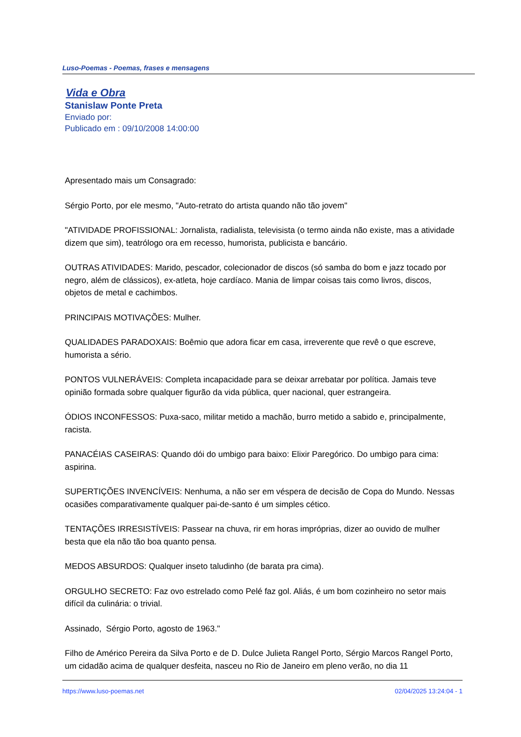Luso-Poemas - Poemas, frases e mensagens
Vida e Obra
Stanislaw Ponte Preta
Enviado por:
Publicado em : 09/10/2008 14:00:00
Apresentado mais um Consagrado:
Sérgio Porto, por ele mesmo, "Auto-retrato do artista quando não tão jovem"
"ATIVIDADE PROFISSIONAL: Jornalista, radialista, televisista (o termo ainda não existe, mas a atividade dizem que sim), teatrólogo ora em recesso, humorista, publicista e bancário.
OUTRAS ATIVIDADES: Marido, pescador, colecionador de discos (só samba do bom e jazz tocado por negro, além de clássicos), ex-atleta, hoje cardíaco. Mania de limpar coisas tais como livros, discos, objetos de metal e cachimbos.
PRINCIPAIS MOTIVAÇÕES: Mulher.
QUALIDADES PARADOXAIS: Boêmio que adora ficar em casa, irreverente que revê o que escreve, humorista a sério.
PONTOS VULNERÁVEIS: Completa incapacidade para se deixar arrebatar por política. Jamais teve opinião formada sobre qualquer figurão da vida pública, quer nacional, quer estrangeira.
ÓDIOS INCONFESSOS: Puxa-saco, militar metido a machão, burro metido a sabido e, principalmente, racista.
PANACÉIAS CASEIRAS: Quando dói do umbigo para baixo: Elixir Paregórico. Do umbigo para cima: aspirina.
SUPERTIÇÕES INVENCÍVEIS: Nenhuma, a não ser em véspera de decisão de Copa do Mundo. Nessas ocasiões comparativamente qualquer pai-de-santo é um simples cético.
TENTAÇÕES IRRESISTÍVEIS: Passear na chuva, rir em horas impróprias, dizer ao ouvido de mulher besta que ela não tão boa quanto pensa.
MEDOS ABSURDOS: Qualquer inseto taludinho (de barata pra cima).
ORGULHO SECRETO: Faz ovo estrelado como Pelé faz gol. Aliás, é um bom cozinheiro no setor mais difícil da culinária: o trivial.
Assinado, Sérgio Porto, agosto de 1963."
Filho de Américo Pereira da Silva Porto e de D. Dulce Julieta Rangel Porto, Sérgio Marcos Rangel Porto, um cidadão acima de qualquer desfeita, nasceu no Rio de Janeiro em pleno verão, no dia 11
https://www.luso-poemas.net 02/04/2025 13:24:04 - 1